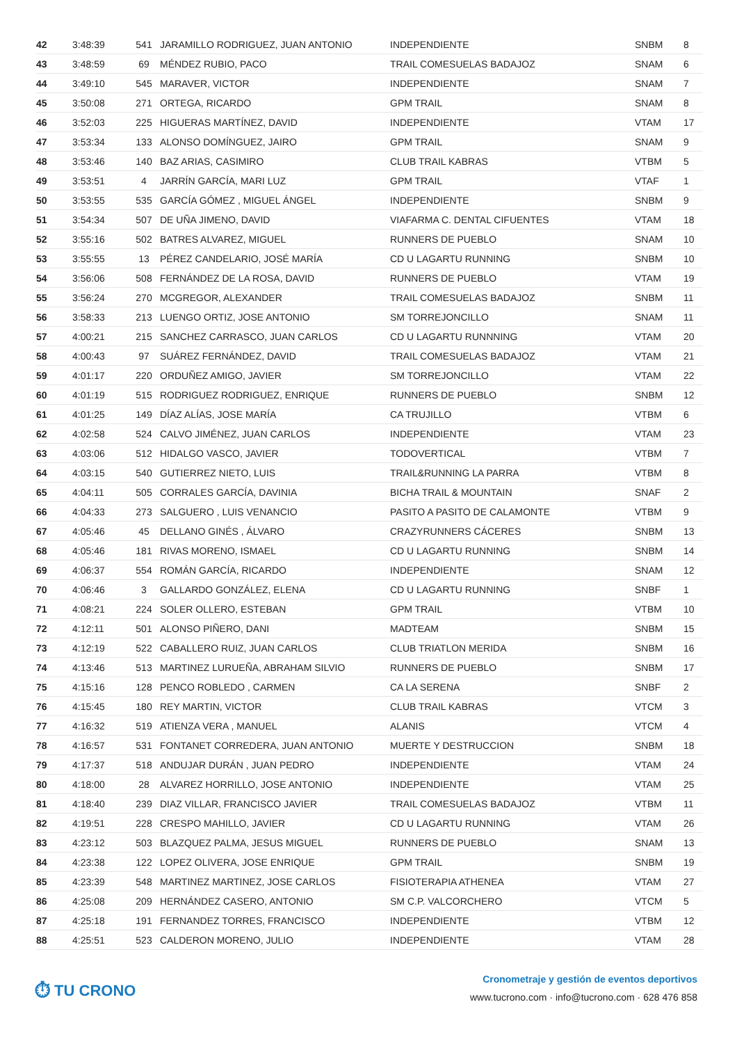| 42 | 3:48:39 | 541 | JARAMILLO RODRIGUEZ, JUAN ANTONIO | INDEPENDIENTE | SNBM | 8 |
| 43 | 3:48:59 | 69 | MÉNDEZ RUBIO, PACO | TRAIL COMESUELAS BADAJOZ | SNAM | 6 |
| 44 | 3:49:10 | 545 | MARAVER, VICTOR | INDEPENDIENTE | SNAM | 7 |
| 45 | 3:50:08 | 271 | ORTEGA, RICARDO | GPM TRAIL | SNAM | 8 |
| 46 | 3:52:03 | 225 | HIGUERAS MARTÍNEZ, DAVID | INDEPENDIENTE | VTAM | 17 |
| 47 | 3:53:34 | 133 | ALONSO DOMÍNGUEZ, JAIRO | GPM TRAIL | SNAM | 9 |
| 48 | 3:53:46 | 140 | BAZ ARIAS, CASIMIRO | CLUB TRAIL KABRAS | VTBM | 5 |
| 49 | 3:53:51 | 4 | JARRÍN GARCÍA, MARI LUZ | GPM TRAIL | VTAF | 1 |
| 50 | 3:53:55 | 535 | GARCÍA GÓMEZ , MIGUEL ÁNGEL | INDEPENDIENTE | SNBM | 9 |
| 51 | 3:54:34 | 507 | DE UÑA JIMENO, DAVID | VIAFARMA C. DENTAL CIFUENTES | VTAM | 18 |
| 52 | 3:55:16 | 502 | BATRES ALVAREZ, MIGUEL | RUNNERS DE PUEBLO | SNAM | 10 |
| 53 | 3:55:55 | 13 | PÉREZ CANDELARIO, JOSÉ MARÍA | CD U LAGARTU RUNNING | SNBM | 10 |
| 54 | 3:56:06 | 508 | FERNÁNDEZ DE LA ROSA, DAVID | RUNNERS DE PUEBLO | VTAM | 19 |
| 55 | 3:56:24 | 270 | MCGREGOR, ALEXANDER | TRAIL COMESUELAS BADAJOZ | SNBM | 11 |
| 56 | 3:58:33 | 213 | LUENGO ORTIZ, JOSE ANTONIO | SM TORREJONCILLO | SNAM | 11 |
| 57 | 4:00:21 | 215 | SANCHEZ CARRASCO, JUAN CARLOS | CD U LAGARTU RUNNNING | VTAM | 20 |
| 58 | 4:00:43 | 97 | SUÁREZ FERNÁNDEZ, DAVID | TRAIL COMESUELAS BADAJOZ | VTAM | 21 |
| 59 | 4:01:17 | 220 | ORDUÑEZ AMIGO, JAVIER | SM TORREJONCILLO | VTAM | 22 |
| 60 | 4:01:19 | 515 | RODRIGUEZ RODRIGUEZ, ENRIQUE | RUNNERS DE PUEBLO | SNBM | 12 |
| 61 | 4:01:25 | 149 | DÍAZ ALÍAS, JOSE MARÍA | CA TRUJILLO | VTBM | 6 |
| 62 | 4:02:58 | 524 | CALVO JIMÉNEZ, JUAN CARLOS | INDEPENDIENTE | VTAM | 23 |
| 63 | 4:03:06 | 512 | HIDALGO VASCO, JAVIER | TODOVERTICAL | VTBM | 7 |
| 64 | 4:03:15 | 540 | GUTIERREZ NIETO, LUIS | TRAIL&RUNNING LA PARRA | VTBM | 8 |
| 65 | 4:04:11 | 505 | CORRALES GARCÍA, DAVINIA | BICHA TRAIL & MOUNTAIN | SNAF | 2 |
| 66 | 4:04:33 | 273 | SALGUERO , LUIS VENANCIO | PASITO A PASITO DE CALAMONTE | VTBM | 9 |
| 67 | 4:05:46 | 45 | DELLANO GINÉS , ÁLVARO | CRAZYRUNNERS CÁCERES | SNBM | 13 |
| 68 | 4:05:46 | 181 | RIVAS MORENO, ISMAEL | CD U LAGARTU RUNNING | SNBM | 14 |
| 69 | 4:06:37 | 554 | ROMÁN GARCÍA, RICARDO | INDEPENDIENTE | SNAM | 12 |
| 70 | 4:06:46 | 3 | GALLARDO GONZÁLEZ, ELENA | CD U LAGARTU RUNNING | SNBF | 1 |
| 71 | 4:08:21 | 224 | SOLER OLLERO, ESTEBAN | GPM TRAIL | VTBM | 10 |
| 72 | 4:12:11 | 501 | ALONSO PIÑERO, DANI | MADTEAM | SNBM | 15 |
| 73 | 4:12:19 | 522 | CABALLERO RUIZ, JUAN CARLOS | CLUB TRIATLON MERIDA | SNBM | 16 |
| 74 | 4:13:46 | 513 | MARTINEZ LURUEÑA, ABRAHAM SILVIO | RUNNERS DE PUEBLO | SNBM | 17 |
| 75 | 4:15:16 | 128 | PENCO ROBLEDO , CARMEN | CA LA SERENA | SNBF | 2 |
| 76 | 4:15:45 | 180 | REY MARTIN, VICTOR | CLUB TRAIL KABRAS | VTCM | 3 |
| 77 | 4:16:32 | 519 | ATIENZA VERA , MANUEL | ALANIS | VTCM | 4 |
| 78 | 4:16:57 | 531 | FONTANET CORREDERA, JUAN ANTONIO | MUERTE Y DESTRUCCION | SNBM | 18 |
| 79 | 4:17:37 | 518 | ANDUJAR DURÁN , JUAN PEDRO | INDEPENDIENTE | VTAM | 24 |
| 80 | 4:18:00 | 28 | ALVAREZ HORRILLO, JOSE ANTONIO | INDEPENDIENTE | VTAM | 25 |
| 81 | 4:18:40 | 239 | DIAZ VILLAR, FRANCISCO JAVIER | TRAIL COMESUELAS BADAJOZ | VTBM | 11 |
| 82 | 4:19:51 | 228 | CRESPO MAHILLO, JAVIER | CD U LAGARTU RUNNING | VTAM | 26 |
| 83 | 4:23:12 | 503 | BLAZQUEZ PALMA, JESUS MIGUEL | RUNNERS DE PUEBLO | SNAM | 13 |
| 84 | 4:23:38 | 122 | LOPEZ OLIVERA, JOSE ENRIQUE | GPM TRAIL | SNBM | 19 |
| 85 | 4:23:39 | 548 | MARTINEZ MARTINEZ, JOSE CARLOS | FISIOTERAPIA ATHENEA | VTAM | 27 |
| 86 | 4:25:08 | 209 | HERNÁNDEZ CASERO, ANTONIO | SM C.P. VALCORCHERO | VTCM | 5 |
| 87 | 4:25:18 | 191 | FERNANDEZ TORRES, FRANCISCO | INDEPENDIENTE | VTBM | 12 |
| 88 | 4:25:51 | 523 | CALDERON MORENO, JULIO | INDEPENDIENTE | VTAM | 28 |
⏱ TU CRONO
Cronometraje y gestión de eventos deportivos
www.tucrono.com · info@tucrono.com · 628 476 858